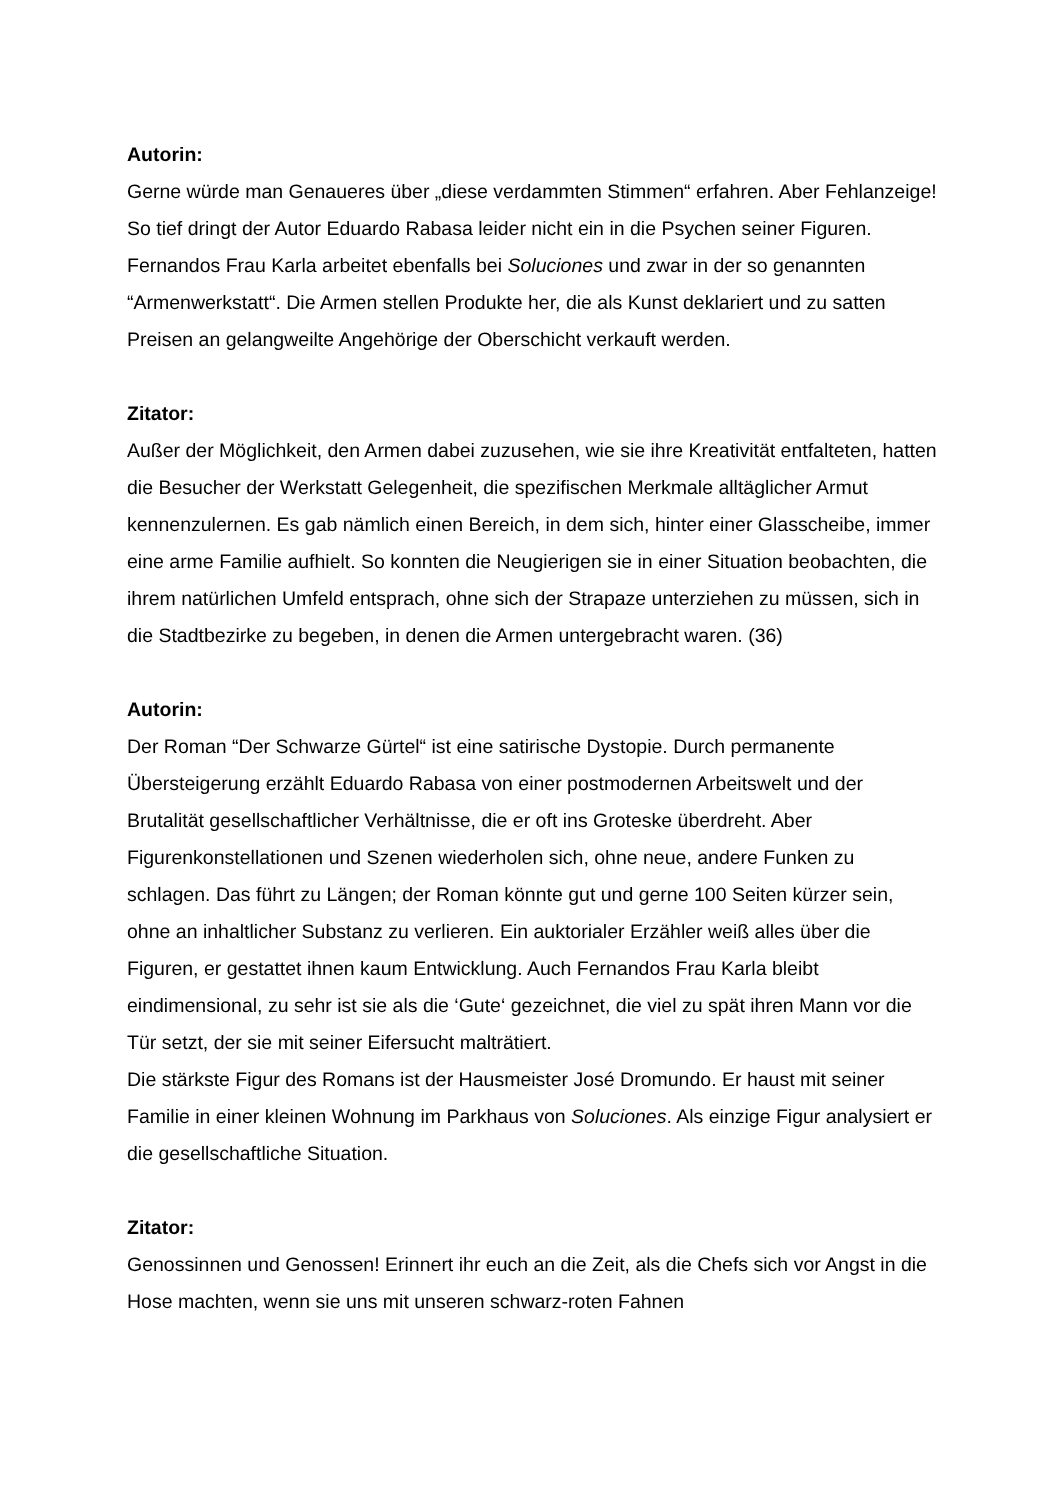Autorin:
Gerne würde man Genaueres über „diese verdammten Stimmen“ erfahren. Aber Fehlanzeige! So tief dringt der Autor Eduardo Rabasa leider nicht ein in die Psychen seiner Figuren.
Fernandos Frau Karla arbeitet ebenfalls bei Soluciones und zwar in der so genannten “Armenwerkstatt“. Die Armen stellen Produkte her, die als Kunst deklariert und zu satten Preisen an gelangweilte Angehörige der Oberschicht verkauft werden.
Zitator:
Außer der Möglichkeit, den Armen dabei zuzusehen, wie sie ihre Kreativität entfalteten, hatten die Besucher der Werkstatt Gelegenheit, die spezifischen Merkmale alltäglicher Armut kennenzulernen. Es gab nämlich einen Bereich, in dem sich, hinter einer Glasscheibe, immer eine arme Familie aufhielt. So konnten die Neugierigen sie in einer Situation beobachten, die ihrem natürlichen Umfeld entsprach, ohne sich der Strapaze unterziehen zu müssen, sich in die Stadtbezirke zu begeben, in denen die Armen untergebracht waren. (36)
Autorin:
Der Roman “Der Schwarze Gürtel“ ist eine satirische Dystopie. Durch permanente Übersteigerung erzählt Eduardo Rabasa von einer postmodernen Arbeitswelt und der Brutalität gesellschaftlicher Verhältnisse, die er oft ins Groteske überdreht. Aber Figurenkonstellationen und Szenen wiederholen sich, ohne neue, andere Funken zu schlagen. Das führt zu Längen; der Roman könnte gut und gerne 100 Seiten kürzer sein, ohne an inhaltlicher Substanz zu verlieren. Ein auktorialer Erzähler weiß alles über die Figuren, er gestattet ihnen kaum Entwicklung. Auch Fernandos Frau Karla bleibt eindimensional, zu sehr ist sie als die ‘Gute‘ gezeichnet, die viel zu spät ihren Mann vor die Tür setzt, der sie mit seiner Eifersucht malträtiert.
Die stärkste Figur des Romans ist der Hausmeister José Dromundo. Er haust mit seiner Familie in einer kleinen Wohnung im Parkhaus von Soluciones. Als einzige Figur analysiert er die gesellschaftliche Situation.
Zitator:
Genossinnen und Genossen! Erinnert ihr euch an die Zeit, als die Chefs sich vor Angst in die Hose machten, wenn sie uns mit unseren schwarz-roten Fahnen